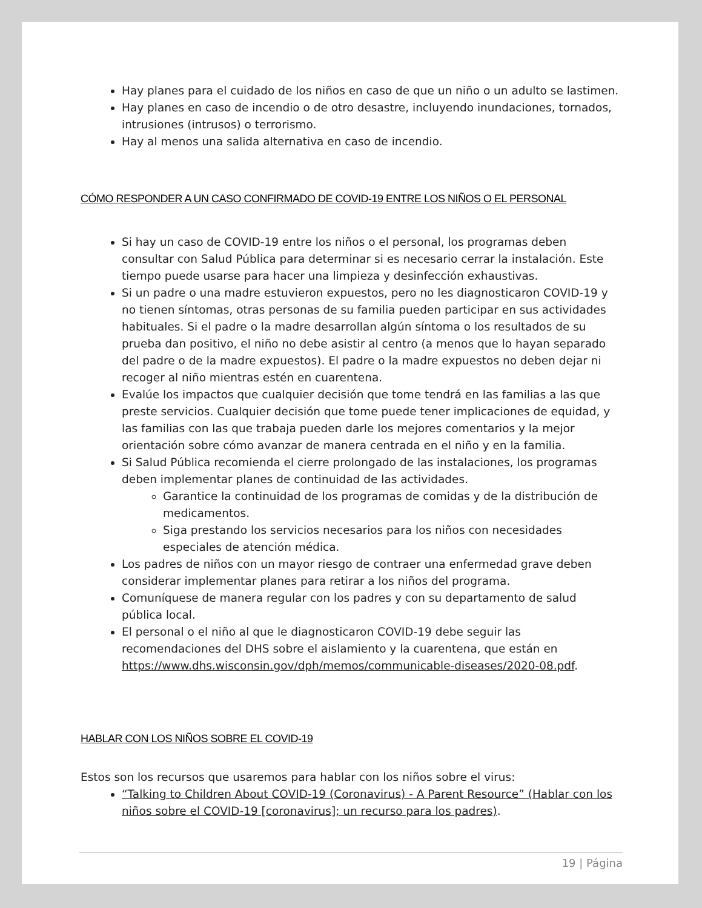Hay planes para el cuidado de los niños en caso de que un niño o un adulto se lastimen.
Hay planes en caso de incendio o de otro desastre, incluyendo inundaciones, tornados, intrusiones (intrusos) o terrorismo.
Hay al menos una salida alternativa en caso de incendio.
CÓMO RESPONDER A UN CASO CONFIRMADO DE COVID-19 ENTRE LOS NIÑOS O EL PERSONAL
Si hay un caso de COVID-19 entre los niños o el personal, los programas deben consultar con Salud Pública para determinar si es necesario cerrar la instalación. Este tiempo puede usarse para hacer una limpieza y desinfección exhaustivas.
Si un padre o una madre estuvieron expuestos, pero no les diagnosticaron COVID-19 y no tienen síntomas, otras personas de su familia pueden participar en sus actividades habituales. Si el padre o la madre desarrollan algún síntoma o los resultados de su prueba dan positivo, el niño no debe asistir al centro (a menos que lo hayan separado del padre o de la madre expuestos). El padre o la madre expuestos no deben dejar ni recoger al niño mientras estén en cuarentena.
Evalúe los impactos que cualquier decisión que tome tendrá en las familias a las que preste servicios. Cualquier decisión que tome puede tener implicaciones de equidad, y las familias con las que trabaja pueden darle los mejores comentarios y la mejor orientación sobre cómo avanzar de manera centrada en el niño y en la familia.
Si Salud Pública recomienda el cierre prolongado de las instalaciones, los programas deben implementar planes de continuidad de las actividades.
Garantice la continuidad de los programas de comidas y de la distribución de medicamentos.
Siga prestando los servicios necesarios para los niños con necesidades especiales de atención médica.
Los padres de niños con un mayor riesgo de contraer una enfermedad grave deben considerar implementar planes para retirar a los niños del programa.
Comuníquese de manera regular con los padres y con su departamento de salud pública local.
El personal o el niño al que le diagnosticaron COVID-19 debe seguir las recomendaciones del DHS sobre el aislamiento y la cuarentena, que están en https://www.dhs.wisconsin.gov/dph/memos/communicable-diseases/2020-08.pdf.
HABLAR CON LOS NIÑOS SOBRE EL COVID-19
Estos son los recursos que usaremos para hablar con los niños sobre el virus:
“Talking to Children About COVID-19 (Coronavirus) - A Parent Resource” (Hablar con los niños sobre el COVID-19 [coronavirus]; un recurso para los padres).
19 | Página